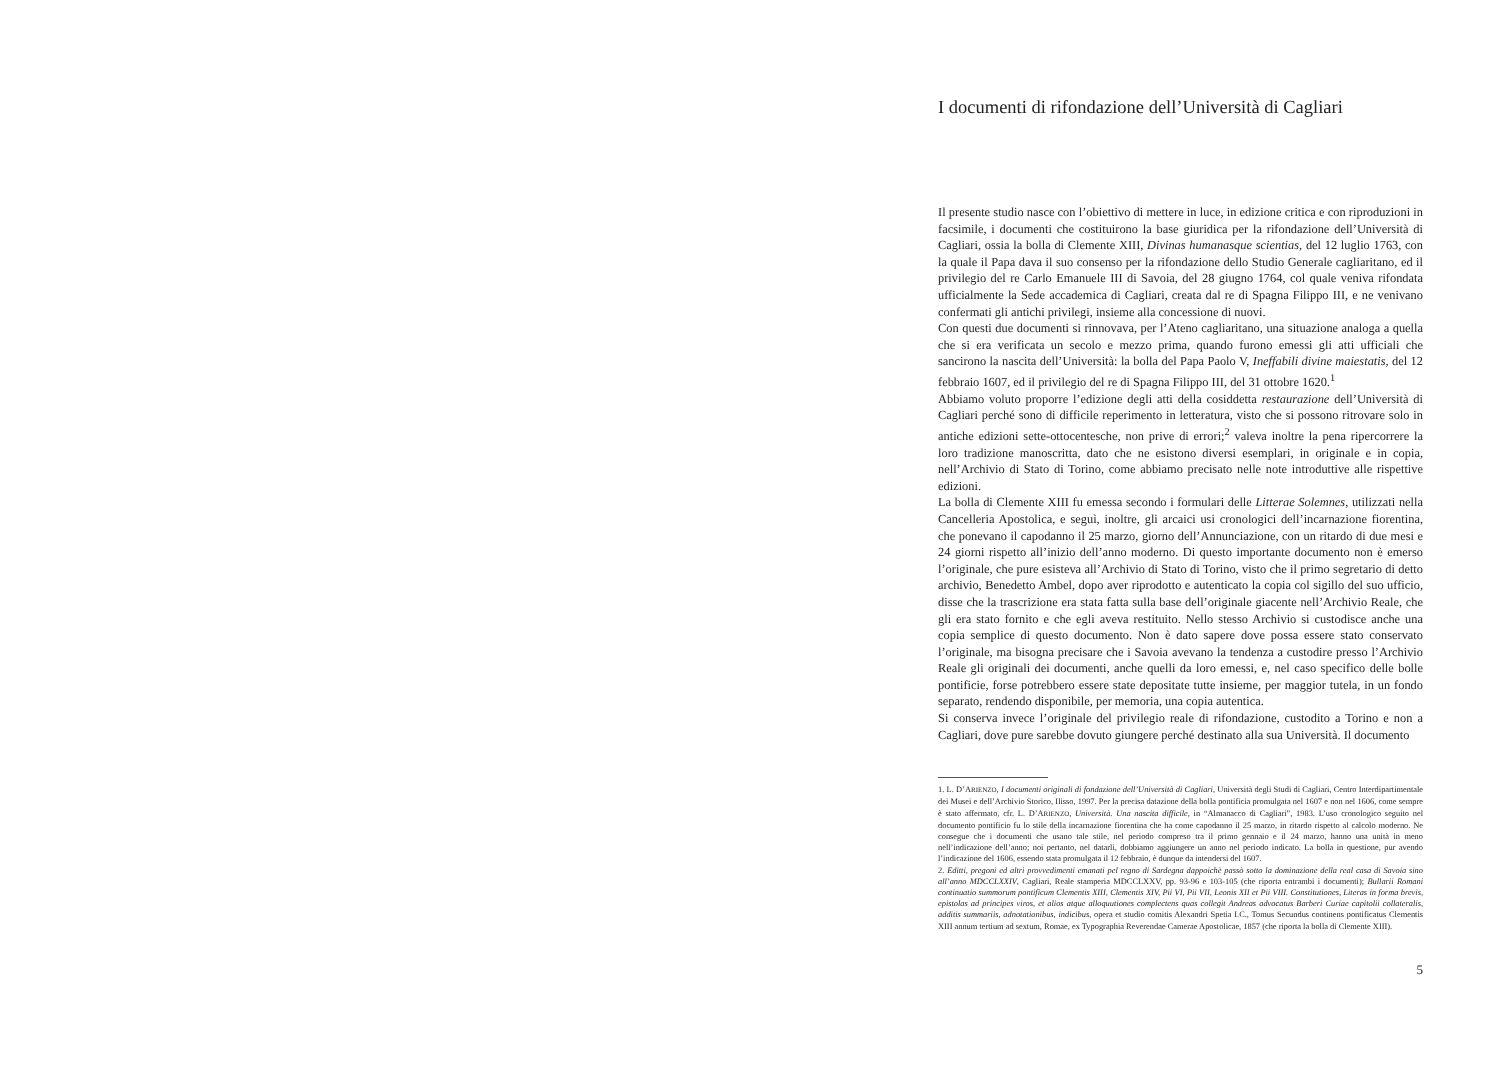I documenti di rifondazione dell’Università di Cagliari
Il presente studio nasce con l’obiettivo di mettere in luce, in edizione critica e con riproduzioni in facsimile, i documenti che costituirono la base giuridica per la rifondazione dell’Università di Cagliari, ossia la bolla di Clemente XIII, Divinas humanasque scientias, del 12 luglio 1763, con la quale il Papa dava il suo consenso per la rifondazione dello Studio Generale cagliaritano, ed il privilegio del re Carlo Emanuele III di Savoia, del 28 giugno 1764, col quale veniva rifondata ufficialmente la Sede accademica di Cagliari, creata dal re di Spagna Filippo III, e ne venivano confermati gli antichi privilegi, insieme alla concessione di nuovi.
Con questi due documenti si rinnovava, per l’Ateno cagliaritano, una situazione analoga a quella che si era verificata un secolo e mezzo prima, quando furono emessi gli atti ufficiali che sancirono la nascita dell’Università: la bolla del Papa Paolo V, Ineffabili divine maiestatis, del 12 febbraio 1607, ed il privilegio del re di Spagna Filippo III, del 31 ottobre 1620.<sup>1</sup>
Abbiamo voluto proporre l’edizione degli atti della cosiddetta restaurazione dell’Università di Cagliari perché sono di difficile reperimento in letteratura, visto che si possono ritrovare solo in antiche edizioni sette-ottocentesche, non prive di errori;<sup>2</sup> valeva inoltre la pena ripercorrere la loro tradizione manoscritta, dato che ne esistono diversi esemplari, in originale e in copia, nell’Archivio di Stato di Torino, come abbiamo precisato nelle note introduttive alle rispettive edizioni.
La bolla di Clemente XIII fu emessa secondo i formulari delle Litterae Solemnes, utilizzati nella Cancelleria Apostolica, e seguì, inoltre, gli arcaici usi cronologici dell’incarnazione fiorentina, che ponevano il capodanno il 25 marzo, giorno dell’Annunciazione, con un ritardo di due mesi e 24 giorni rispetto all’inizio dell’anno moderno. Di questo importante documento non è emerso l’originale, che pure esisteva all’Archivio di Stato di Torino, visto che il primo segretario di detto archivio, Benedetto Ambel, dopo aver riprodotto e autenticato la copia col sigillo del suo ufficio, disse che la trascrizione era stata fatta sulla base dell’originale giacente nell’Archivio Reale, che gli era stato fornito e che egli aveva restituito. Nello stesso Archivio si custodisce anche una copia semplice di questo documento. Non è dato sapere dove possa essere stato conservato l’originale, ma bisogna precisare che i Savoia avevano la tendenza a custodire presso l’Archivio Reale gli originali dei documenti, anche quelli da loro emessi, e, nel caso specifico delle bolle pontificie, forse potrebbero essere state depositate tutte insieme, per maggior tutela, in un fondo separato, rendendo disponibile, per memoria, una copia autentica.
Si conserva invece l’originale del privilegio reale di rifondazione, custodito a Torino e non a Cagliari, dove pure sarebbe dovuto giungere perché destinato alla sua Università. Il documento
1. L. D’ARIENZO, I documenti originali di fondazione dell’Università di Cagliari, Università degli Studi di Cagliari, Centro Interdipartimentale dei Musei e dell’Archivio Storico, Ilisso, 1997. Per la precisa datazione della bolla pontificia promulgata nel 1607 e non nel 1606, come sempre è stato affermato, cfr. L. D’ARIENZO, Università. Una nascita difficile, in “Almanacco di Cagliari”, 1983. L’uso cronologico seguito nel documento pontificio fu lo stile della incarnazione fiorentina che ha come capodanno il 25 marzo, in ritardo rispetto al calcolo moderno. Ne consegue che i documenti che usano tale stile, nel periodo compreso tra il primo gennaio e il 24 marzo, hanno una unità in meno nell’indicazione dell’anno; noi pertanto, nel datarli, dobbiamo aggiungere un anno nel periodo indicato. La bolla in questione, pur avendo l’indicazione del 1606, essendo stata promulgata il 12 febbraio, è dunque da intendersi del 1607.
2. Editti, pregoni ed altri provvedimenti emanati pel regno di Sardegna dappoichè passò sotto la dominazione della real casa di Savoia sino all’anno MDCCLXXIV, Cagliari, Reale stamperia MDCCLXXV, pp. 93-96 e 103-105 (che riporta entrambi i documenti); Bullarii Romani continuatio summorum pontificum Clementis XIII, Clementis XIV, Pii VI, Pii VII, Leonis XII et Pii VIII. Constitutiones, Literas in forma brevis, epistolas ad principes viros, et alios atque alloquutiones complectens quas collegit Andreas advocatus Barberi Curiae capitolii collateralis, additis summariis, adnotationibus, indicibus, opera et studio comitis Alexandri Spetia I.C., Tomus Secundus continens pontificatus Clementis XIII annum tertium ad sextum, Romae, ex Typographia Reverendae Camerae Apostolicae, 1857 (che riporta la bolla di Clemente XIII).
5